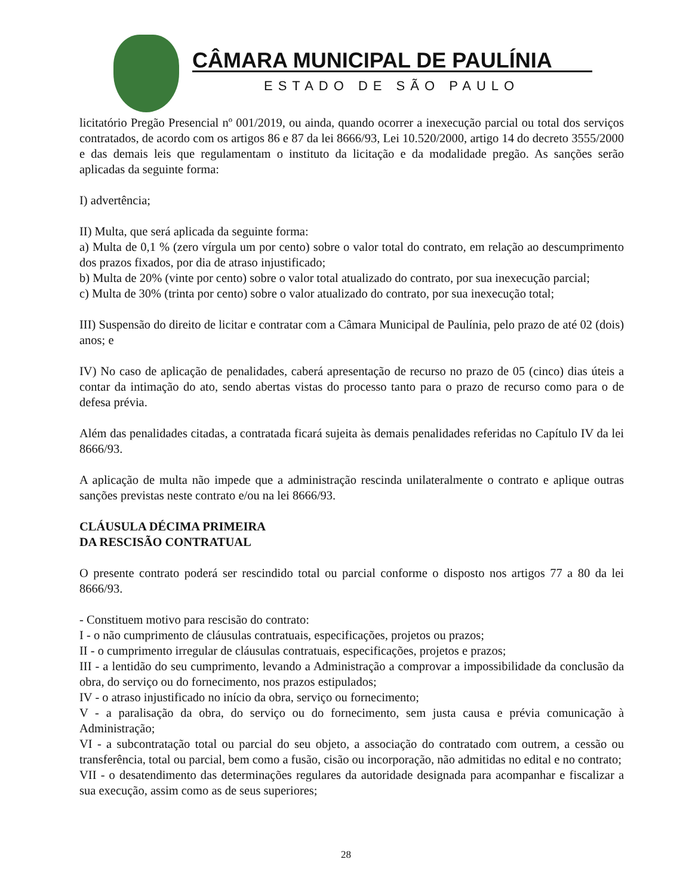CÂMARA MUNICIPAL DE PAULÍNIA
ESTADO DE SÃO PAULO
licitatório Pregão Presencial nº 001/2019, ou ainda, quando ocorrer a inexecução parcial ou total dos serviços contratados, de acordo com os artigos 86 e 87 da lei 8666/93, Lei 10.520/2000, artigo 14 do decreto 3555/2000 e das demais leis que regulamentam o instituto da licitação e da modalidade pregão. As sanções serão aplicadas da seguinte forma:
I) advertência;
II) Multa, que será aplicada da seguinte forma:
a) Multa de 0,1 % (zero vírgula um por cento) sobre o valor total do contrato, em relação ao descumprimento dos prazos fixados, por dia de atraso injustificado;
b) Multa de 20% (vinte por cento) sobre o valor total atualizado do contrato, por sua inexecução parcial;
c) Multa de 30% (trinta por cento) sobre o valor atualizado do contrato, por sua inexecução total;
III) Suspensão do direito de licitar e contratar com a Câmara Municipal de Paulínia, pelo prazo de até 02 (dois) anos; e
IV) No caso de aplicação de penalidades, caberá apresentação de recurso no prazo de 05 (cinco) dias úteis a contar da intimação do ato, sendo abertas vistas do processo tanto para o prazo de recurso como para o de defesa prévia.
Além das penalidades citadas, a contratada ficará sujeita às demais penalidades referidas no Capítulo IV da lei 8666/93.
A aplicação de multa não impede que a administração rescinda unilateralmente o contrato e aplique outras sanções previstas neste contrato e/ou na lei 8666/93.
CLÁUSULA DÉCIMA PRIMEIRA
DA RESCISÃO CONTRATUAL
O presente contrato poderá ser rescindido total ou parcial conforme o disposto nos artigos 77 a 80 da lei 8666/93.
- Constituem motivo para rescisão do contrato:
I - o não cumprimento de cláusulas contratuais, especificações, projetos ou prazos;
II - o cumprimento irregular de cláusulas contratuais, especificações, projetos e prazos;
III - a lentidão do seu cumprimento, levando a Administração a comprovar a impossibilidade da conclusão da obra, do serviço ou do fornecimento, nos prazos estipulados;
IV - o atraso injustificado no início da obra, serviço ou fornecimento;
V - a paralisação da obra, do serviço ou do fornecimento, sem justa causa e prévia comunicação à Administração;
VI - a subcontratação total ou parcial do seu objeto, a associação do contratado com outrem, a cessão ou transferência, total ou parcial, bem como a fusão, cisão ou incorporação, não admitidas no edital e no contrato;
VII - o desatendimento das determinações regulares da autoridade designada para acompanhar e fiscalizar a sua execução, assim como as de seus superiores;
28